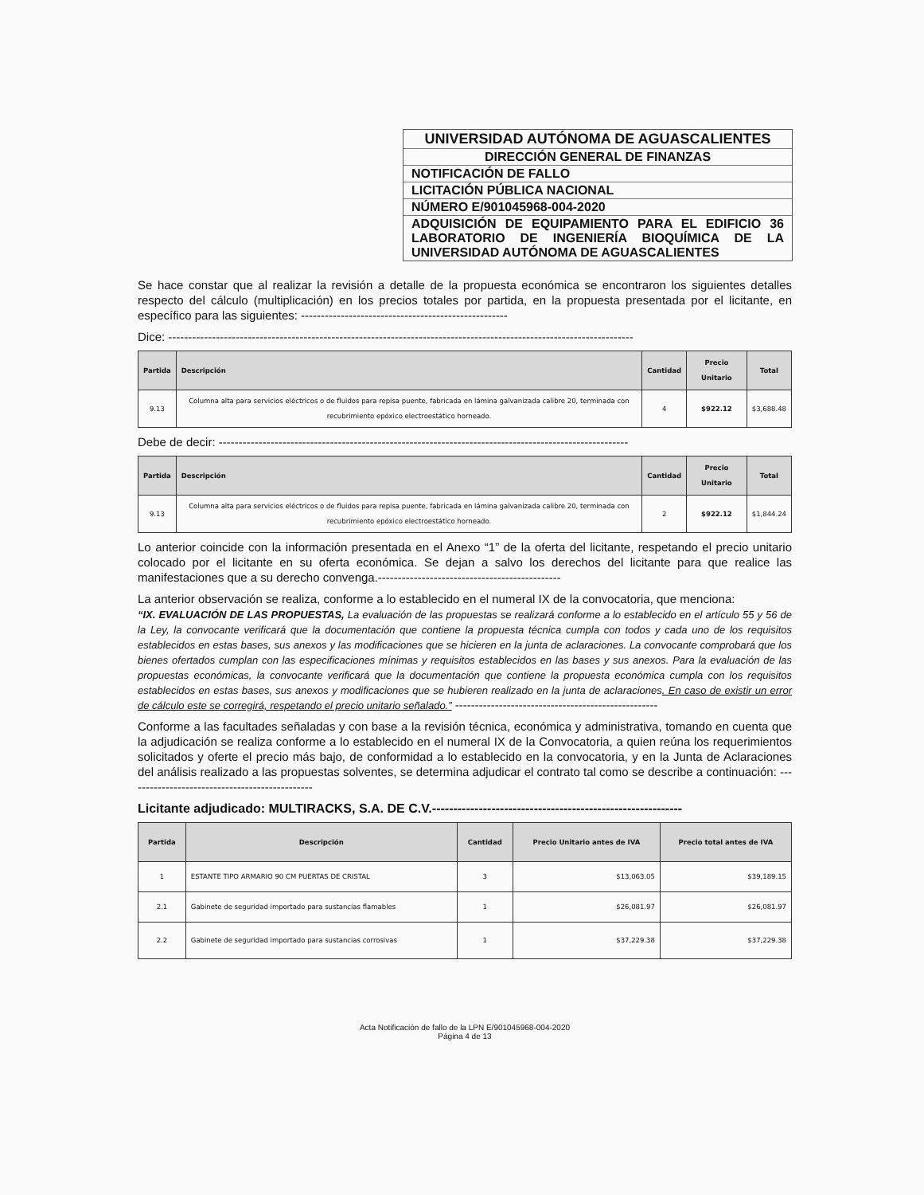UNIVERSIDAD AUTÓNOMA DE AGUASCALIENTES
DIRECCIÓN GENERAL DE FINANZAS
NOTIFICACIÓN DE FALLO
LICITACIÓN PÚBLICA NACIONAL
NÚMERO E/901045968-004-2020
ADQUISICIÓN DE EQUIPAMIENTO PARA EL EDIFICIO 36 LABORATORIO DE INGENIERÍA BIOQUÍMICA DE LA UNIVERSIDAD AUTÓNOMA DE AGUASCALIENTES
Se hace constar que al realizar la revisión a detalle de la propuesta económica se encontraron los siguientes detalles respecto del cálculo (multiplicación) en los precios totales por partida, en la propuesta presentada por el licitante, en específico para las siguientes: ----------------------------------------------------
Dice: ---------------------------------------------------------------------------------------------------------------------
| Partida | Descripción | Cantidad | Precio Unitario | Total |
| --- | --- | --- | --- | --- |
| 9.13 | Columna alta para servicios eléctricos o de fluidos para repisa puente, fabricada en lámina galvanizada calibre 20, terminada con recubrimiento epóxico electroestático horneado. | 4 | $922.12 | $3,688.48 |
Debe de decir: -------------------------------------------------------------------------------------------------------
| Partida | Descripción | Cantidad | Precio Unitario | Total |
| --- | --- | --- | --- | --- |
| 9.13 | Columna alta para servicios eléctricos o de fluidos para repisa puente, fabricada en lámina galvanizada calibre 20, terminada con recubrimiento epóxico electroestático horneado. | 2 | $922.12 | $1,844.24 |
Lo anterior coincide con la información presentada en el Anexo “1” de la oferta del licitante, respetando el precio unitario colocado por el licitante en su oferta económica. Se dejan a salvo los derechos del licitante para que realice las manifestaciones que a su derecho convenga.----------------------------------------------
La anterior observación se realiza, conforme a lo establecido en el numeral IX de la convocatoria, que menciona:
“IX. EVALUACIÓN DE LAS PROPUESTAS, La evaluación de las propuestas se realizará conforme a lo establecido en el artículo 55 y 56 de la Ley, la convocante verificará que la documentación que contiene la propuesta técnica cumpla con todos y cada uno de los requisitos establecidos en estas bases, sus anexos y las modificaciones que se hicieren en la junta de aclaraciones. La convocante comprobará que los bienes ofertados cumplan con las especificaciones mínimas y requisitos establecidos en las bases y sus anexos. Para la evaluación de las propuestas económicas, la convocante verificará que la documentación que contiene la propuesta económica cumpla con los requisitos establecidos en estas bases, sus anexos y modificaciones que se hubieren realizado en la junta de aclaraciones. En caso de existir un error de cálculo este se corregirá, respetando el precio unitario señalado.” ---------------------------------------------------
Conforme a las facultades señaladas y con base a la revisión técnica, económica y administrativa, tomando en cuenta que la adjudicación se realiza conforme a lo establecido en el numeral IX de la Convocatoria, a quien reúna los requerimientos solicitados y oferte el precio más bajo, de conformidad a lo establecido en la convocatoria, y en la Junta de Aclaraciones del análisis realizado a las propuestas solventes, se determina adjudicar el contrato tal como se describe a continuación: -----------------------------------------------
Licitante adjudicado: MULTIRACKS, S.A. DE C.V.-----------------------------------------------------------
| Partida | Descripción | Cantidad | Precio Unitario antes de IVA | Precio total antes de IVA |
| --- | --- | --- | --- | --- |
| 1 | ESTANTE TIPO ARMARIO 90 CM PUERTAS DE CRISTAL | 3 | $13,063.05 | $39,189.15 |
| 2.1 | Gabinete de seguridad importado para sustancias flamables | 1 | $26,081.97 | $26,081.97 |
| 2.2 | Gabinete de seguridad importado para sustancias corrosivas | 1 | $37,229.38 | $37,229.38 |
Acta Notificación de fallo de la LPN E/901045968-004-2020
Página 4 de 13